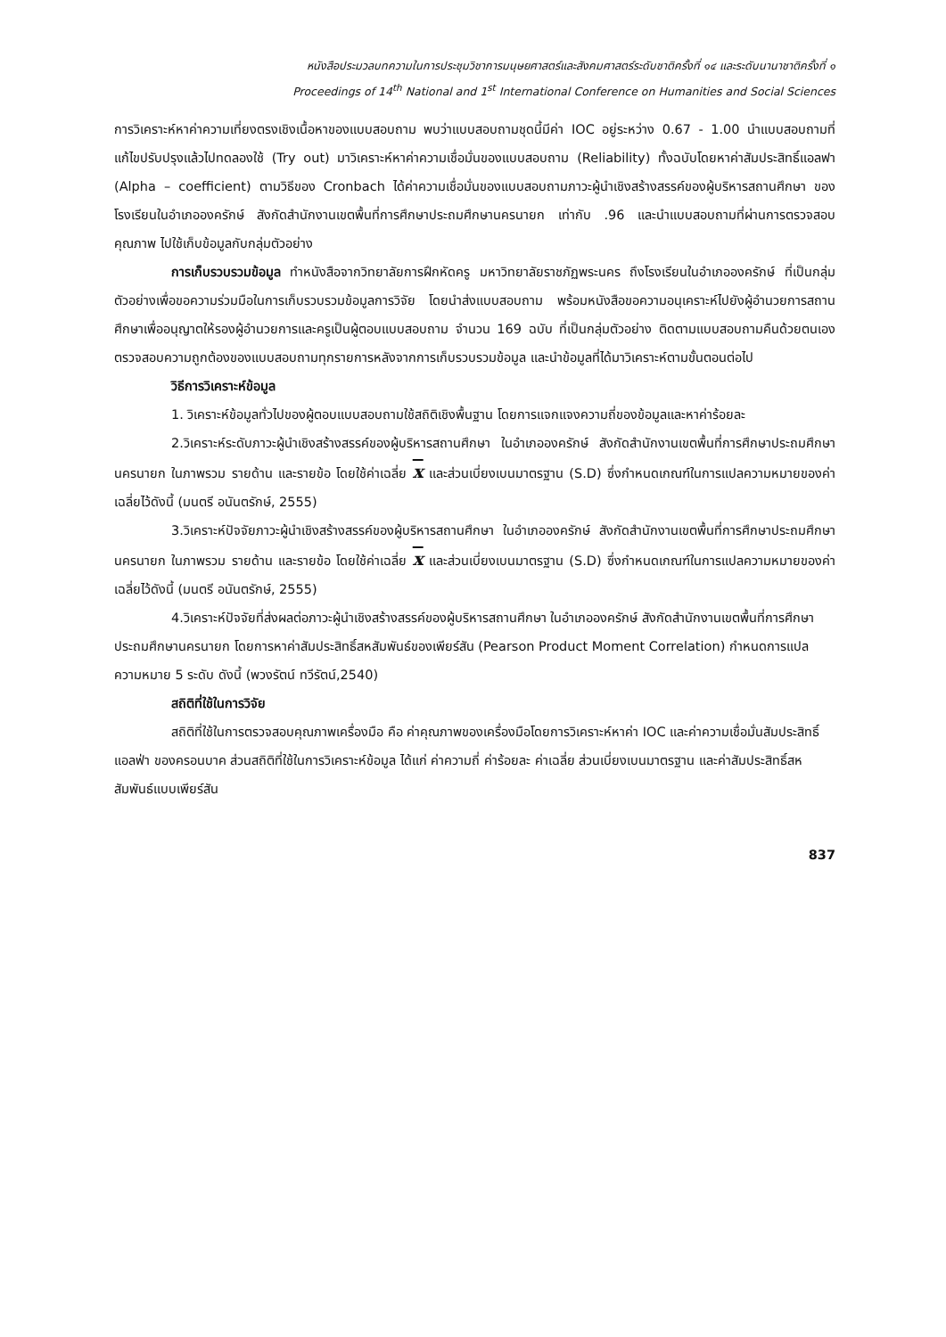หนังสือประมวลบทความในการประชุมวิชาการมนุษยศาสตร์และสังคมศาสตร์ระดับชาติครั้งที่ ๑๔ และระดับนานาชาติครั้งที่ ๑
Proceedings of 14<sup>th</sup> National and 1<sup>st</sup> International Conference on Humanities and Social Sciences
การวิเคราะห์หาค่าความเที่ยงตรงเชิงเนื้อหาของแบบสอบถาม พบว่าแบบสอบถามชุดนี้มีค่า IOC อยู่ระหว่าง 0.67 - 1.00 นำแบบสอบถามที่แก้ไขปรับปรุงแล้วไปทดลองใช้ (Try out) มาวิเคราะห์หาค่าความเชื่อมั่นของแบบสอบถาม (Reliability) ทั้งฉบับโดยหาค่าสัมประสิทธิ์แอลฟา (Alpha – coefficient) ตามวิธีของ Cronbach ได้ค่าความเชื่อมั่นของแบบสอบถามภาวะผู้นำเชิงสร้างสรรค์ของผู้บริหารสถานศึกษา ของโรงเรียนในอำเภอองครักษ์ สังกัดสำนักงานเขตพื้นที่การศึกษาประถมศึกษานครนายก เท่ากับ .96 และนำแบบสอบถามที่ผ่านการตรวจสอบคุณภาพ ไปใช้เก็บข้อมูลกับกลุ่มตัวอย่าง
การเก็บรวบรวมข้อมูล ทำหนังสือจากวิทยาลัยการฝึกหัดครู มหาวิทยาลัยราชภัฏพระนคร ถึงโรงเรียนในอำเภอองครักษ์ ที่เป็นกลุ่มตัวอย่างเพื่อขอความร่วมมือในการเก็บรวบรวมข้อมูลการวิจัย โดยนำส่งแบบสอบถาม พร้อมหนังสือขอความอนุเคราะห์ไปยังผู้อำนวยการสถานศึกษาเพื่ออนุญาตให้รองผู้อำนวยการและครูเป็นผู้ตอบแบบสอบถาม จำนวน 169 ฉบับ ที่เป็นกลุ่มตัวอย่าง ติดตามแบบสอบถามคืนด้วยตนเอง ตรวจสอบความถูกต้องของแบบสอบถามทุกรายการหลังจากการเก็บรวบรวมข้อมูล และนำข้อมูลที่ได้มาวิเคราะห์ตามขั้นตอนต่อไป
วิธีการวิเคราะห์ข้อมูล
1. วิเคราะห์ข้อมูลทั่วไปของผู้ตอบแบบสอบถามใช้สถิติเชิงพื้นฐาน โดยการแจกแจงความถี่ของข้อมูลและหาค่าร้อยละ
2.วิเคราะห์ระดับภาวะผู้นำเชิงสร้างสรรค์ของผู้บริหารสถานศึกษา ในอำเภอองครักษ์ สังกัดสำนักงานเขตพื้นที่การศึกษาประถมศึกษานครนายก ในภาพรวม รายด้าน และรายข้อ โดยใช้ค่าเฉลี่ย x และส่วนเบี่ยงเบนมาตรฐาน (S.D) ซึ่งกำหนดเกณฑ์ในการแปลความหมายของค่าเฉลี่ยไว้ดังนี้ (มนตรี อนันตรักษ์, 2555)
3.วิเคราะห์ปัจจัยภาวะผู้นำเชิงสร้างสรรค์ของผู้บริหารสถานศึกษา ในอำเภอองครักษ์ สังกัดสำนักงานเขตพื้นที่การศึกษาประถมศึกษานครนายก ในภาพรวม รายด้าน และรายข้อ โดยใช้ค่าเฉลี่ย x และส่วนเบี่ยงเบนมาตรฐาน (S.D) ซึ่งกำหนดเกณฑ์ในการแปลความหมายของค่าเฉลี่ยไว้ดังนี้ (มนตรี อนันตรักษ์, 2555)
4.วิเคราะห์ปัจจัยที่ส่งผลต่อภาวะผู้นำเชิงสร้างสรรค์ของผู้บริหารสถานศึกษา ในอำเภอองครักษ์ สังกัดสำนักงานเขตพื้นที่การศึกษาประถมศึกษานครนายก โดยการหาค่าสัมประสิทธิ์สหสัมพันธ์ของเพียร์สัน (Pearson Product Moment Correlation) กำหนดการแปลความหมาย 5 ระดับ ดังนี้ (พวงรัตน์ ทวีรัตน์,2540)
สถิติที่ใช้ในการวิจัย
สถิติที่ใช้ในการตรวจสอบคุณภาพเครื่องมือ คือ ค่าคุณภาพของเครื่องมือโดยการวิเคราะห์หาค่า IOC และค่าความเชื่อมั่นสัมประสิทธิ์แอลฟ่า ของครอนบาค ส่วนสถิติที่ใช้ในการวิเคราะห์ข้อมูล ได้แก่ ค่าความถี่ ค่าร้อยละ ค่าเฉลี่ย ส่วนเบี่ยงเบนมาตรฐาน และค่าสัมประสิทธิ์สหสัมพันธ์แบบเพียร์สัน
837